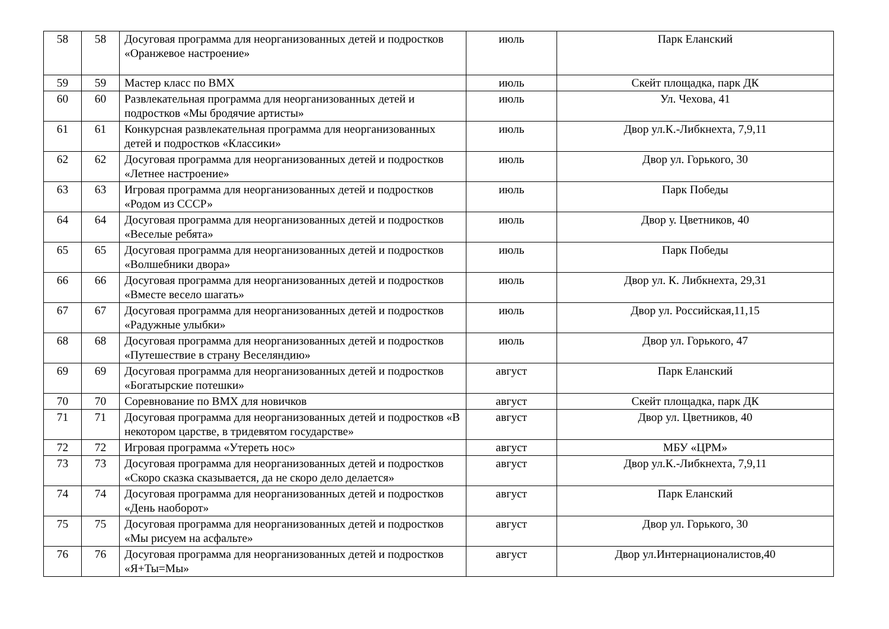| 58 | 58 | Досуговая программа для неорганизованных детей и подростков «Оранжевое настроение» | июль | Парк Еланский |
| 59 | 59 | Мастер класс по BMX | июль | Скейт площадка, парк ДК |
| 60 | 60 | Развлекательная программа для неорганизованных детей и подростков «Мы бродячие артисты» | июль | Ул. Чехова, 41 |
| 61 | 61 | Конкурсная развлекательная программа для неорганизованных детей и подростков «Классики» | июль | Двор ул.К.-Либкнехта, 7,9,11 |
| 62 | 62 | Досуговая программа для неорганизованных детей и подростков «Летнее настроение» | июль | Двор ул. Горького, 30 |
| 63 | 63 | Игровая программа для неорганизованных детей и подростков «Родом из СССР» | июль | Парк Победы |
| 64 | 64 | Досуговая программа для неорганизованных детей и подростков «Веселые ребята» | июль | Двор у. Цветников, 40 |
| 65 | 65 | Досуговая программа для неорганизованных детей и подростков «Волшебники двора» | июль | Парк Победы |
| 66 | 66 | Досуговая программа для неорганизованных детей и подростков «Вместе весело шагать» | июль | Двор ул. К. Либкнехта, 29,31 |
| 67 | 67 | Досуговая программа для неорганизованных детей и подростков «Радужные улыбки» | июль | Двор ул. Российская,11,15 |
| 68 | 68 | Досуговая программа для неорганизованных детей и подростков «Путешествие в страну Веселяндию» | июль | Двор ул. Горького, 47 |
| 69 | 69 | Досуговая программа для неорганизованных детей и подростков «Богатырские потешки» | август | Парк Еланский |
| 70 | 70 | Соревнование по BMX для новичков | август | Скейт площадка, парк ДК |
| 71 | 71 | Досуговая программа для неорганизованных детей и подростков «В некотором царстве, в тридевятом государстве» | август | Двор ул. Цветников, 40 |
| 72 | 72 | Игровая программа «Утереть нос» | август | МБУ «ЦРМ» |
| 73 | 73 | Досуговая программа для неорганизованных детей и подростков «Скоро сказка сказывается, да не скоро дело делается» | август | Двор ул.К.-Либкнехта, 7,9,11 |
| 74 | 74 | Досуговая программа для неорганизованных детей и подростков «День наоборот» | август | Парк Еланский |
| 75 | 75 | Досуговая программа для неорганизованных детей и подростков «Мы рисуем на асфальте» | август | Двор ул. Горького, 30 |
| 76 | 76 | Досуговая программа для неорганизованных детей и подростков «Я+Ты=Мы» | август | Двор ул.Интернационалистов,40 |